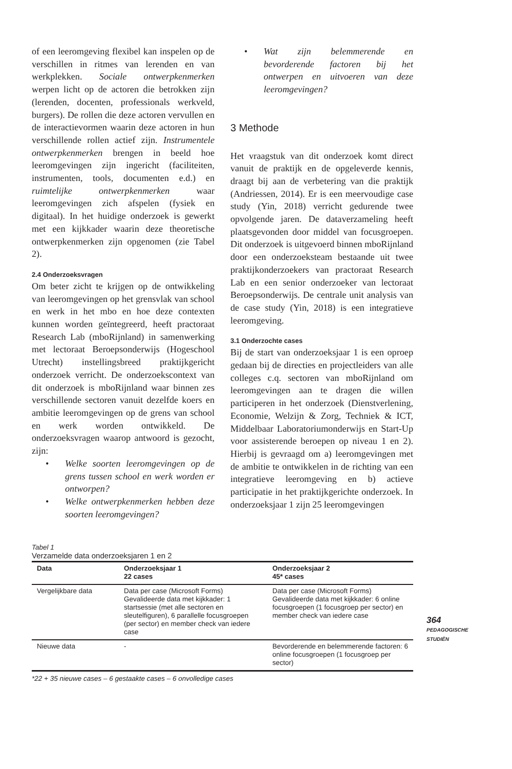of een leeromgeving flexibel kan inspelen op de verschillen in ritmes van lerenden en van werkplekken. Sociale ontwerpkenmerken werpen licht op de actoren die betrokken zijn (lerenden, docenten, professionals werkveld, burgers). De rollen die deze actoren vervullen en de interactievormen waarin deze actoren in hun verschillende rollen actief zijn. Instrumentele ontwerpkenmerken brengen in beeld hoe leeromgevingen zijn ingericht (faciliteiten, instrumenten, tools, documenten e.d.) en ruimtelijke ontwerpkenmerken waar leeromgevingen zich afspelen (fysiek en digitaal). In het huidige onderzoek is gewerkt met een kijkkader waarin deze theoretische ontwerpkenmerken zijn opgenomen (zie Tabel 2).
2.4 Onderzoeksvragen
Om beter zicht te krijgen op de ontwikkeling van leeromgevingen op het grensvlak van school en werk in het mbo en hoe deze contexten kunnen worden geïntegreerd, heeft practoraat Research Lab (mboRijnland) in samenwerking met lectoraat Beroepsonderwijs (Hogeschool Utrecht) instellingsbreed praktijkgericht onderzoek verricht. De onderzoekscontext van dit onderzoek is mboRijnland waar binnen zes verschillende sectoren vanuit dezelfde koers en ambitie leeromgevingen op de grens van school en werk worden ontwikkeld. De onderzoeksvragen waarop antwoord is gezocht, zijn:
• Welke soorten leeromgevingen op de grens tussen school en werk worden er ontworpen?
• Welke ontwerpkenmerken hebben deze soorten leeromgevingen?
• Wat zijn belemmerende en bevorderende factoren bij het ontwerpen en uitvoeren van deze leeromgevingen?
3 Methode
Het vraagstuk van dit onderzoek komt direct vanuit de praktijk en de opgeleverde kennis, draagt bij aan de verbetering van die praktijk (Andriessen, 2014). Er is een meervoudige case study (Yin, 2018) verricht gedurende twee opvolgende jaren. De dataverzameling heeft plaatsgevonden door middel van focusgroepen. Dit onderzoek is uitgevoerd binnen mboRijnland door een onderzoeksteam bestaande uit twee praktijkonderzoekers van practoraat Research Lab en een senior onderzoeker van lectoraat Beroepsonderwijs. De centrale unit analysis van de case study (Yin, 2018) is een integratieve leeromgeving.
3.1 Onderzochte cases
Bij de start van onderzoeksjaar 1 is een oproep gedaan bij de directies en projectleiders van alle colleges c.q. sectoren van mboRijnland om leeromgevingen aan te dragen die willen participeren in het onderzoek (Dienstverlening, Economie, Welzijn & Zorg, Techniek & ICT, Middelbaar Laboratoriumonderwijs en Start-Up voor assisterende beroepen op niveau 1 en 2). Hierbij is gevraagd om a) leeromgevingen met de ambitie te ontwikkelen in de richting van een integratieve leeromgeving en b) actieve participatie in het praktijkgerichte onderzoek. In onderzoeksjaar 1 zijn 25 leeromgevingen
Tabel 1
Verzamelde data onderzoeksjaren 1 en 2
| Data | Onderzoeksjaar 1 22 cases | Onderzoeksjaar 2 45* cases |
| --- | --- | --- |
| Vergelijkbare data | Data per case (Microsoft Forms) Gevalideerde data met kijkkader: 1 startsessie (met alle sectoren en sleutelfiguren), 6 parallelle focusgroepen (per sector) en member check van iedere case | Data per case (Microsoft Forms) Gevalideerde data met kijkkader: 6 online focusgroepen (1 focusgroep per sector) en member check van iedere case |
| Nieuwe data | - | Bevorderende en belemmerende factoren: 6 online focusgroepen (1 focusgroep per sector) |
*22 + 35 nieuwe cases – 6 gestaakte cases – 6 onvolledige cases
364
PEDAGOGISCHE
STUDIËN